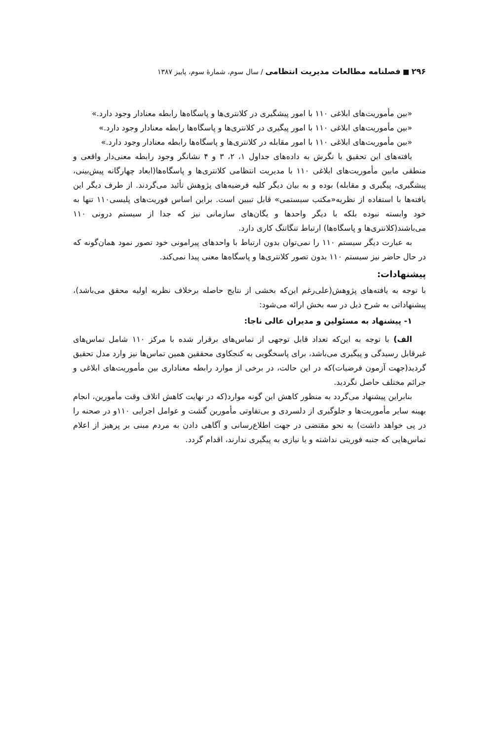۲۹۶ ■ فصلنامه مطالعات مدیریت انتظامی / سال سوم، شمارهٔ سوم، پاییز ۱۳۸۷
«بین مأموریت‌های ابلاغی ۱۱۰ با امور پیشگیری در کلانتری‌ها و پاسگاه‌ها رابطه معنادار وجود دارد.»
«بین مأموریت‌های ابلاغی ۱۱۰ با امور پیگیری در کلانتری‌ها و پاسگاه‌ها رابطه معنادار وجود دارد.»
«بین مأموریت‌های ابلاغی ۱۱۰ با امور مقابله در کلانتری‌ها و پاسگاه‌ها رابطه معنادار وجود دارد.»
یافته‌های این تحقیق با نگرش به داده‌های جداول ۱، ۲، ۳ و ۴ نشانگر وجود رابطه معنی‌دار واقعی و منطقی مابین مأموریت‌های ابلاغی ۱۱۰ با مدیریت انتظامی کلانتری‌ها و پاسگاه‌ها(ابعاد چهارگانه پیش‌بینی، پیشگیری، پیگیری و مقابله) بوده و به بیان دیگر کلیه فرضیه‌های پژوهش تأئید می‌گردند. از طرف دیگر این یافته‌ها با استفاده از نظریه«مکتب سیستمی» قابل تبیین است. براین اساس فوریت‌های پلیسی۱۱۰ تنها به خود وابسته نبوده بلکه با دیگر واحدها و یگان‌های سازمانی نیز که جدا از سیستم درونی ۱۱۰ می‌باشند(کلانتری‌ها و پاسگاه‌ها) ارتباط تنگاتنگ کاری دارد.
به عبارت دیگر سیستم ۱۱۰ را نمی‌توان بدون ارتباط با واحدهای پیرامونی خود تصور نمود همان‌گونه که در حال حاضر نیز سیستم ۱۱۰ بدون تصور کلانتری‌ها و پاسگاه‌ها معنی پیدا نمی‌کند.
پیشنهادات:
با توجه به یافته‌های پژوهش(علی‌رغم این‌که بخشی از نتایج حاصله برخلاف نظریه اولیه محقق می‌باشد)، پیشنهاداتی به شرح ذیل در سه بخش ارائه می‌شود:
۱- پیشنهاد به مسئولین و مدیران عالی ناجا:
الف) با توجه به این‌که تعداد قابل توجهی از تماس‌های برقرار شده با مرکز ۱۱۰ شامل تماس‌های غیرقابل رسیدگی و پیگیری می‌باشد، برای پاسخگویی به کنجکاوی محققین همین تماس‌ها نیز وارد مدل تحقیق گردید(جهت آزمون فرضیات)که در این حالت، در برخی از موارد رابطه معناداری بین مأموریت‌های ابلاغی و جرائم مختلف حاصل نگردید.
بنابراین پیشنهاد می‌گردد به منظور کاهش این گونه موارد(که در نهایت کاهش اتلاف وقت مأمورین، انجام بهینه سایر مأموریت‌ها و جلوگیری از دلسردی و بی‌تفاوتی مأمورین گشت و عوامل اجرایی ۱۱۰و در صحنه را در پی خواهد داشت) به نحو مقتضی در جهت اطلاع‌رسانی و آگاهی دادن به مردم مبنی بر پرهیز از اعلام تماس‌هایی که جنبه فوریتی نداشته و یا نیازی به پیگیری ندارند، اقدام گردد.